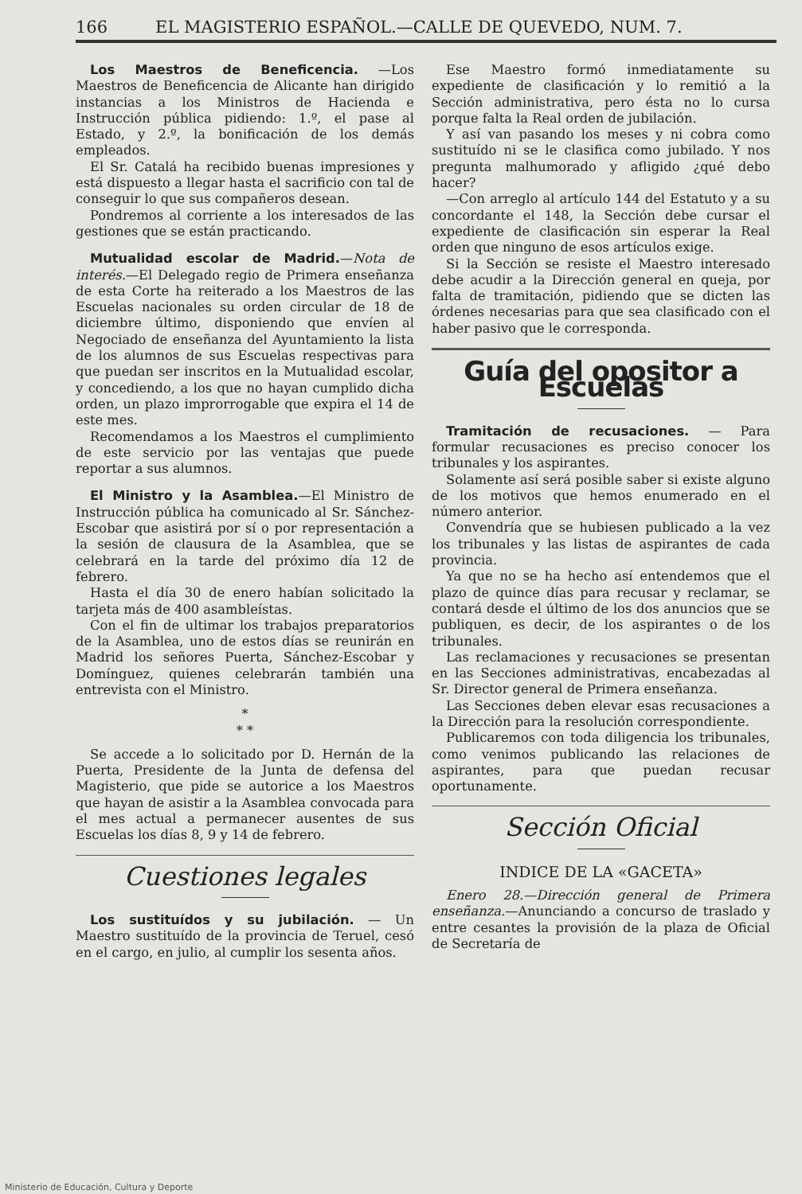166 EL MAGISTERIO ESPAÑOL.—CALLE DE QUEVEDO, NUM. 7.
Los Maestros de Beneficencia. —Los Maestros de Beneficencia de Alicante han dirigido instancias a los Ministros de Hacienda e Instrucción pública pidiendo: 1.º, el pase al Estado, y 2.º, la bonificación de los demás empleados.
El Sr. Catalá ha recibido buenas impresiones y está dispuesto a llegar hasta el sacrificio con tal de conseguir lo que sus compañeros desean.
Pondremos al corriente a los interesados de las gestiones que se están practicando.
Mutualidad escolar de Madrid.—Nota de interés.—El Delegado regio de Primera enseñanza de esta Corte ha reiterado a los Maestros de las Escuelas nacionales su orden circular de 18 de diciembre último, disponiendo que envíen al Negociado de enseñanza del Ayuntamiento la lista de los alumnos de sus Escuelas respectivas para que puedan ser inscritos en la Mutualidad escolar, y concediendo, a los que no hayan cumplido dicha orden, un plazo improrrogable que expira el 14 de este mes.
Recomendamos a los Maestros el cumplimiento de este servicio por las ventajas que puede reportar a sus alumnos.
El Ministro y la Asamblea.—El Ministro de Instrucción pública ha comunicado al Sr. Sánchez-Escobar que asistirá por sí o por representación a la sesión de clausura de la Asamblea, que se celebrará en la tarde del próximo día 12 de febrero.
Hasta el día 30 de enero habían solicitado la tarjeta más de 400 asambleístas.
Con el fin de ultimar los trabajos preparatorios de la Asamblea, uno de estos días se reunirán en Madrid los señores Puerta, Sánchez-Escobar y Domínguez, quienes celebrarán también una entrevista con el Ministro.
*
* *
Se accede a lo solicitado por D. Hernán de la Puerta, Presidente de la Junta de defensa del Magisterio, que pide se autorice a los Maestros que hayan de asistir a la Asamblea convocada para el mes actual a permanecer ausentes de sus Escuelas los días 8, 9 y 14 de febrero.
Cuestiones legales
Los sustituídos y su jubilación. — Un Maestro sustituído de la provincia de Teruel, cesó en el cargo, en julio, al cumplir los sesenta años.
Ese Maestro formó inmediatamente su expediente de clasificación y lo remitió a la Sección administrativa, pero ésta no lo cursa porque falta la Real orden de jubilación.
Y así van pasando los meses y ni cobra como sustituído ni se le clasifica como jubilado. Y nos pregunta malhumorado y afligido ¿qué debo hacer?
—Con arreglo al artículo 144 del Estatuto y a su concordante el 148, la Sección debe cursar el expediente de clasificación sin esperar la Real orden que ninguno de esos artículos exige.
Si la Sección se resiste el Maestro interesado debe acudir a la Dirección general en queja, por falta de tramitación, pidiendo que se dicten las órdenes necesarias para que sea clasificado con el haber pasivo que le corresponda.
Guía del opositor a Escuelas
Tramitación de recusaciones. — Para formular recusaciones es preciso conocer los tribunales y los aspirantes.
Solamente así será posible saber si existe alguno de los motivos que hemos enumerado en el número anterior.
Convendría que se hubiesen publicado a la vez los tribunales y las listas de aspirantes de cada provincia.
Ya que no se ha hecho así entendemos que el plazo de quince días para recusar y reclamar, se contará desde el último de los dos anuncios que se publiquen, es decir, de los aspirantes o de los tribunales.
Las reclamaciones y recusaciones se presentan en las Secciones administrativas, encabezadas al Sr. Director general de Primera enseñanza.
Las Secciones deben elevar esas recusaciones a la Dirección para la resolución correspondiente.
Publicaremos con toda diligencia los tribunales, como venimos publicando las relaciones de aspirantes, para que puedan recusar oportunamente.
Sección Oficial
INDICE DE LA «GACETA»
Enero 28.—Dirección general de Primera enseñanza.—Anunciando a concurso de traslado y entre cesantes la provisión de la plaza de Oficial de Secretaría de
Ministerio de Educación, Cultura y Deporte